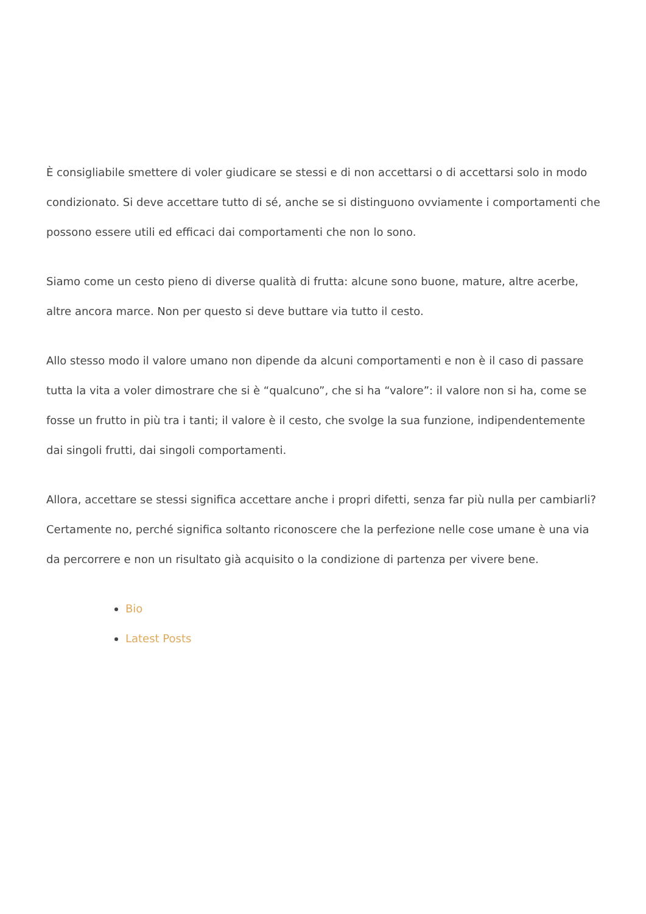È consigliabile smettere di voler giudicare se stessi e di non accettarsi o di accettarsi solo in modo condizionato. Si deve accettare tutto di sé, anche se si distinguono ovviamente i comportamenti che possono essere utili ed efficaci dai comportamenti che non lo sono.
Siamo come un cesto pieno di diverse qualità di frutta: alcune sono buone, mature, altre acerbe, altre ancora marce. Non per questo si deve buttare via tutto il cesto.
Allo stesso modo il valore umano non dipende da alcuni comportamenti e non è il caso di passare tutta la vita a voler dimostrare che si è “qualcuno”, che si ha “valore”: il valore non si ha, come se fosse un frutto in più tra i tanti; il valore è il cesto, che svolge la sua funzione, indipendentemente dai singoli frutti, dai singoli comportamenti.
Allora, accettare se stessi significa accettare anche i propri difetti, senza far più nulla per cambiarli? Certamente no, perché significa soltanto riconoscere che la perfezione nelle cose umane è una via da percorrere e non un risultato già acquisito o la condizione di partenza per vivere bene.
Bio
Latest Posts